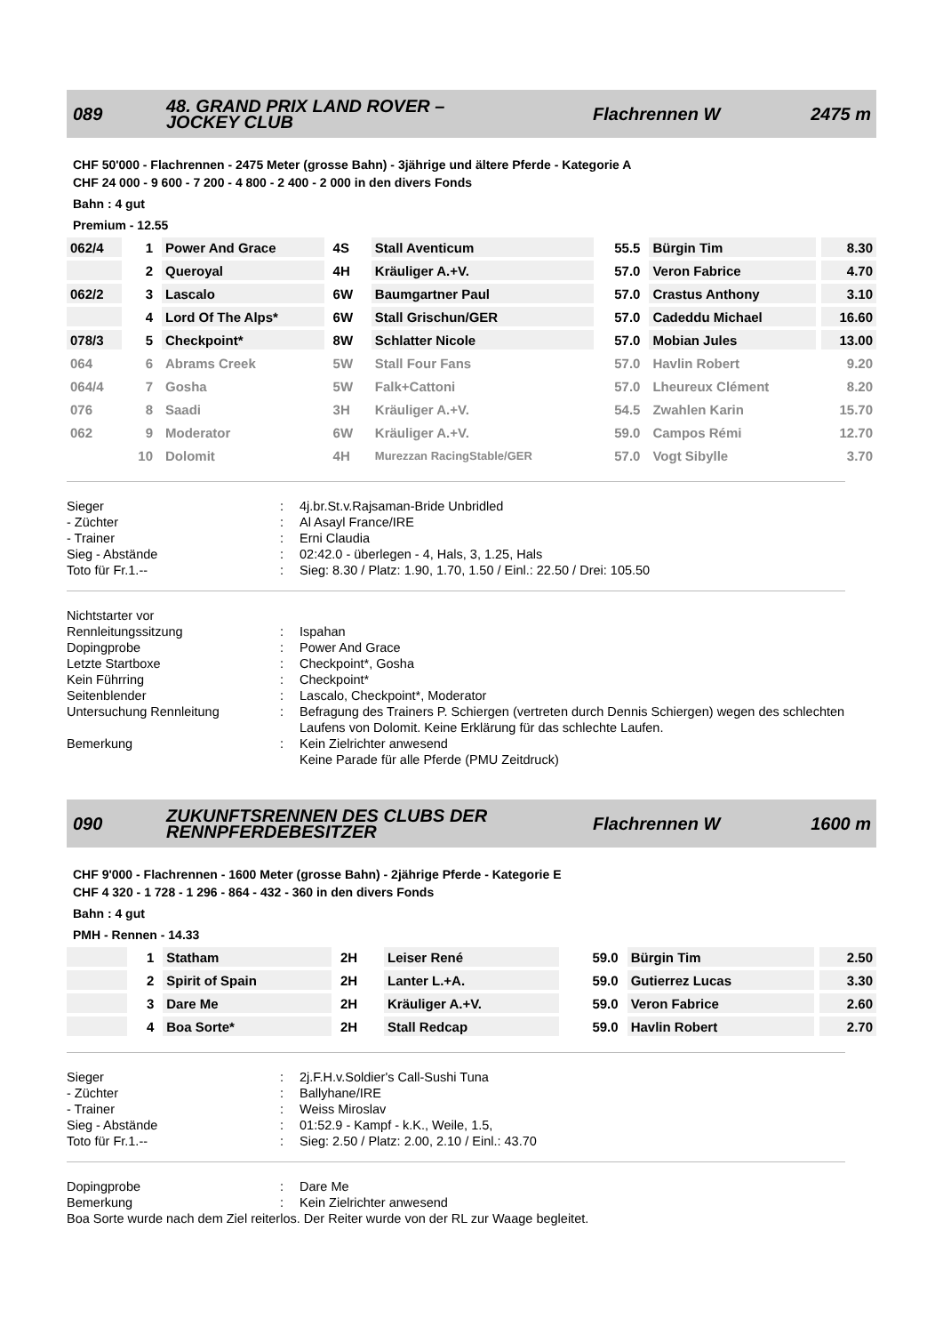089
48. GRAND PRIX LAND ROVER –
JOCKEY CLUB
Flachrennen W 2475 m
CHF 50'000 - Flachrennen - 2475 Meter (grosse Bahn) - 3jährige und ältere Pferde - Kategorie A
CHF 24 000 - 9 600 - 7 200 - 4 800 - 2 400 - 2 000 in den divers Fonds
Bahn : 4 gut
Premium - 12.55
| 062/4 | 1 | Power And Grace | 4S | Stall Aventicum | 55.5 | Bürgin Tim | 8.30 |
| | 2 | Queroyal | 4H | Kräuliger A.+V. | 57.0 | Veron Fabrice | 4.70 |
| 062/2 | 3 | Lascalo | 6W | Baumgartner Paul | 57.0 | Crastus Anthony | 3.10 |
| | 4 | Lord Of The Alps* | 6W | Stall Grischun/GER | 57.0 | Cadeddu Michael | 16.60 |
| 078/3 | 5 | Checkpoint* | 8W | Schlatter Nicole | 57.0 | Mobian Jules | 13.00 |
| 064 | 6 | Abrams Creek | 5W | Stall Four Fans | 57.0 | Havlin Robert | 9.20 |
| 064/4 | 7 | Gosha | 5W | Falk+Cattoni | 57.0 | Lheureux Clément | 8.20 |
| 076 | 8 | Saadi | 3H | Kräuliger A.+V. | 54.5 | Zwahlen Karin | 15.70 |
| 062 | 9 | Moderator | 6W | Kräuliger A.+V. | 59.0 | Campos Rémi | 12.70 |
| | 10 | Dolomit | 4H | Murezzan RacingStable/GER | 57.0 | Vogt Sibylle | 3.70 |
Sieger
:
4j.br.St.v.Rajsaman-Bride Unbridled
- Züchter
:
Al Asayl France/IRE
- Trainer
:
Erni Claudia
Sieg - Abstände
:
02:42.0 - überlegen - 4, Hals, 3, 1.25, Hals
Toto für Fr.1.--
:
Sieg: 8.30 / Platz: 1.90, 1.70, 1.50 / Einl.: 22.50 / Drei: 105.50
Nichtstarter vor
Rennleitungssitzung
:
Ispahan
Dopingprobe
:
Power And Grace
Letzte Startboxe
:
Checkpoint*, Gosha
Kein Führring
:
Checkpoint*
Seitenblender
:
Lascalo, Checkpoint*, Moderator
Untersuchung Rennleitung
:
Befragung des Trainers P. Schiergen (vertreten durch Dennis Schiergen) wegen des schlechten Laufens von Dolomit. Keine Erklärung für das schlechte Laufen.
Bemerkung
:
Kein Zielrichter anwesend
Keine Parade für alle Pferde (PMU Zeitdruck)
090
ZUKUNFTSRENNEN DES CLUBS DER
RENNPFERDEBESITZER
Flachrennen W 1600 m
CHF 9'000 - Flachrennen - 1600 Meter (grosse Bahn) - 2jährige Pferde - Kategorie E
CHF 4 320 - 1 728 - 1 296 - 864 - 432 - 360 in den divers Fonds
Bahn : 4 gut
PMH - Rennen - 14.33
| | 1 | Statham | 2H | Leiser René | 59.0 | Bürgin Tim | 2.50 |
| | 2 | Spirit of Spain | 2H | Lanter L.+A. | 59.0 | Gutierrez Lucas | 3.30 |
| | 3 | Dare Me | 2H | Kräuliger A.+V. | 59.0 | Veron Fabrice | 2.60 |
| | 4 | Boa Sorte* | 2H | Stall Redcap | 59.0 | Havlin Robert | 2.70 |
Sieger
:
2j.F.H.v.Soldier's Call-Sushi Tuna
- Züchter
:
Ballyhane/IRE
- Trainer
:
Weiss Miroslav
Sieg - Abstände
:
01:52.9 - Kampf - k.K., Weile, 1.5,
Toto für Fr.1.--
:
Sieg: 2.50 / Platz: 2.00, 2.10 / Einl.: 43.70
Dopingprobe
:
Dare Me
Bemerkung
:
Kein Zielrichter anwesend
Boa Sorte wurde nach dem Ziel reiterlos. Der Reiter wurde von der RL zur Waage begleitet.